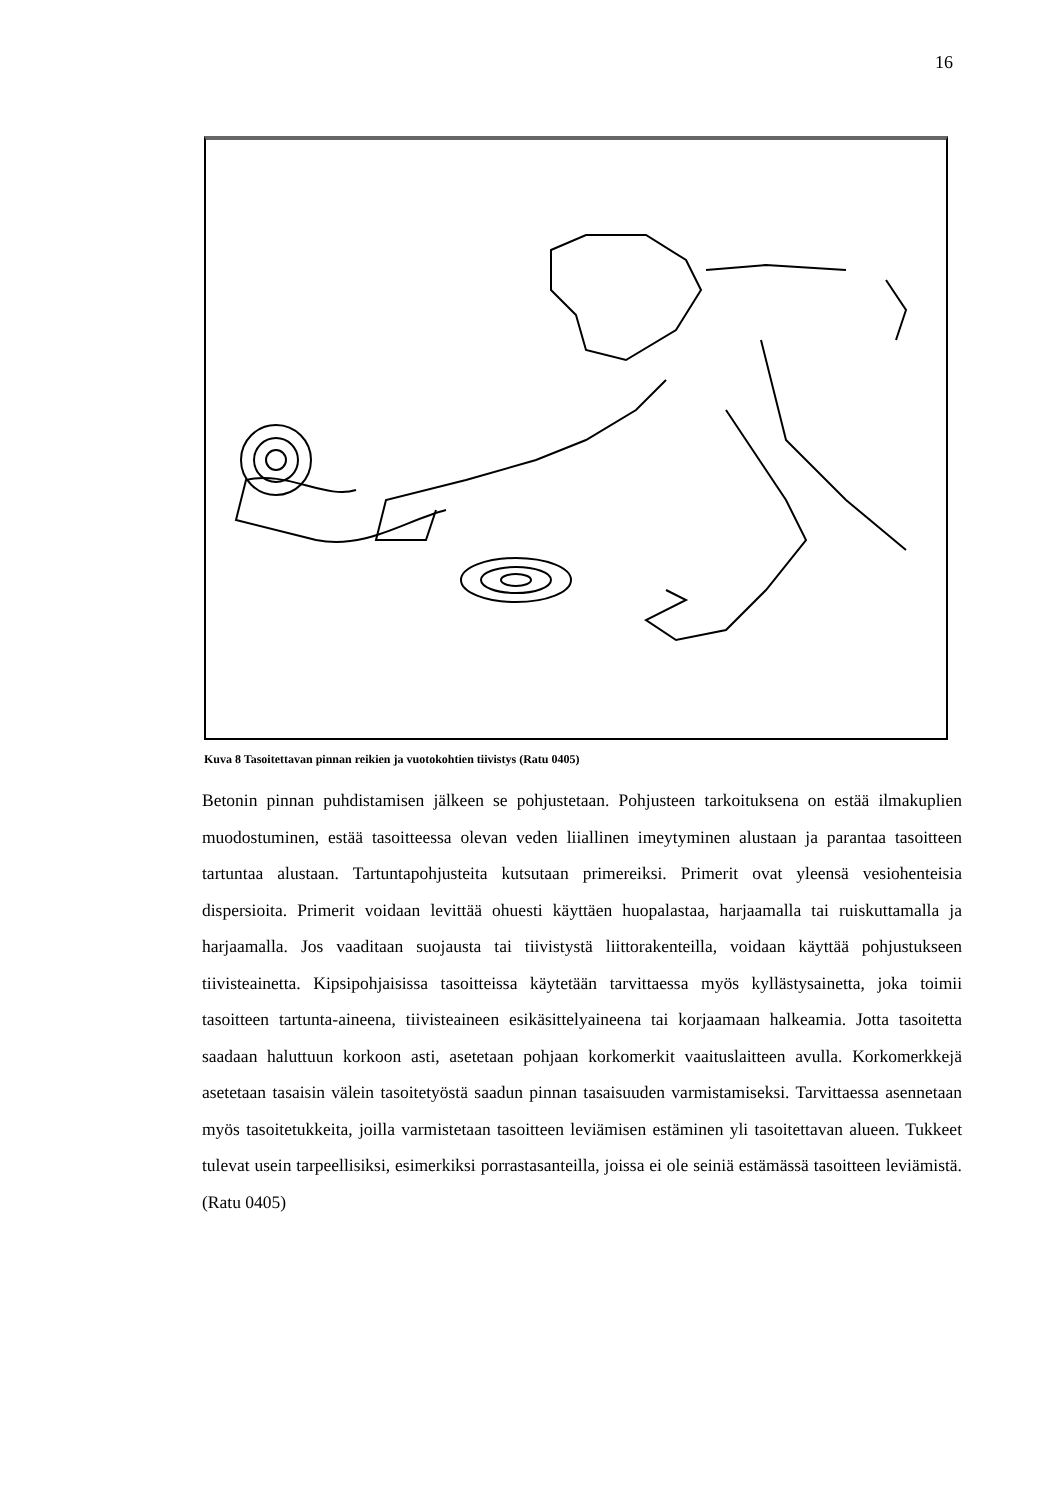16
Kuva 8 Tasoitettavan pinnan reikien ja vuotokohtien tiivistys (Ratu 0405)
Betonin pinnan puhdistamisen jälkeen se pohjustetaan. Pohjusteen tarkoituksena on estää ilmakuplien muodostuminen, estää tasoitteessa olevan veden liiallinen imeytyminen alustaan ja parantaa tasoitteen tartuntaa alustaan. Tartuntapohjusteita kutsutaan primereiksi. Primerit ovat yleensä vesiohenteisia dispersioita. Primerit voidaan levittää ohuesti käyttäen huopalastaa, harjaamalla tai ruiskuttamalla ja harjaamalla. Jos vaaditaan suojausta tai tiivistystä liittorakenteilla, voidaan käyttää pohjustukseen tiivisteainetta. Kipsipohjaisissa tasoitteissa käytetään tarvittaessa myös kyllästysainetta, joka toimii tasoitteen tartunta-aineena, tiivisteaineen esikäsittelyaineena tai korjaamaan halkeamia. Jotta tasoitetta saadaan haluttuun korkoon asti, asetetaan pohjaan korkomerkit vaaituslaitteen avulla. Korkomerkkejä asetetaan tasaisin välein tasoitetyöstä saadun pinnan tasaisuuden varmistamiseksi. Tarvittaessa asennetaan myös tasoitetukkeita, joilla varmistetaan tasoitteen leviämisen estäminen yli tasoitettavan alueen. Tukkeet tulevat usein tarpeellisiksi, esimerkiksi porrastasanteilla, joissa ei ole seiniä estämässä tasoitteen leviämistä. (Ratu 0405)